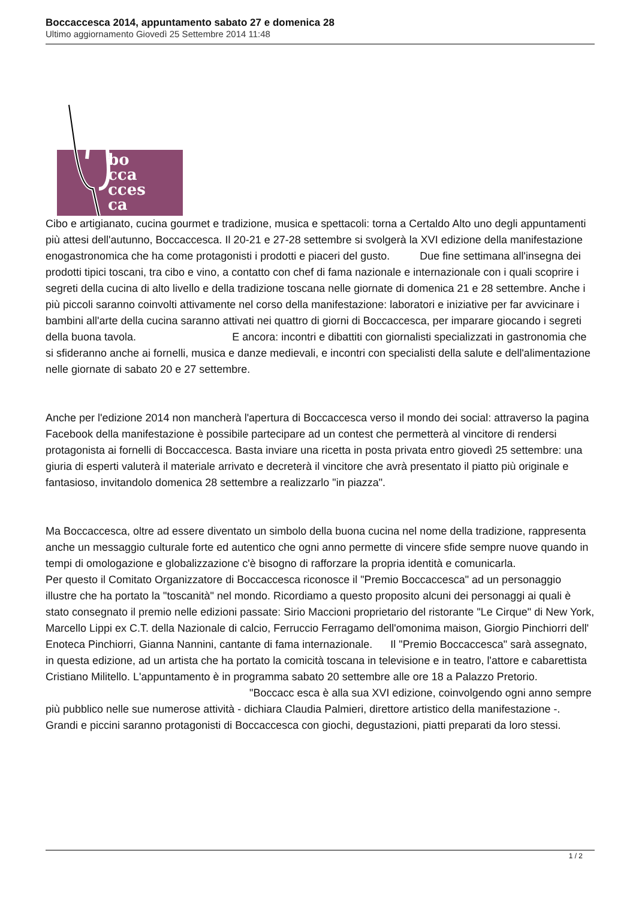Boccaccesca 2014, appuntamento sabato 27 e domenica 28
Ultimo aggiornamento Giovedì 25 Settembre 2014 11:48
bo
cca
cces
ca
Cibo e artigianato, cucina gourmet e tradizione, musica e spettacoli: torna a Certaldo Alto uno degli appuntamenti più attesi dell'autunno, Boccaccesca. Il 20-21 e 27-28 settembre si svolgerà la XVI edizione della manifestazione enogastronomica che ha come protagonisti i prodotti e piaceri del gusto. Due fine settimana all'insegna dei prodotti tipici toscani, tra cibo e vino, a contatto con chef di fama nazionale e internazionale con i quali scoprire i segreti della cucina di alto livello e della tradizione toscana nelle giornate di domenica 21 e 28 settembre. Anche i più piccoli saranno coinvolti attivamente nel corso della manifestazione: laboratori e iniziative per far avvicinare i bambini all'arte della cucina saranno attivati nei quattro di giorni di Boccaccesca, per imparare giocando i segreti della buona tavola. E ancora: incontri e dibattiti con giornalisti specializzati in gastronomia che si sfideranno anche ai fornelli, musica e danze medievali, e incontri con specialisti della salute e dell'alimentazione nelle giornate di sabato 20 e 27 settembre.
Anche per l'edizione 2014 non mancherà l'apertura di Boccaccesca verso il mondo dei social: attraverso la pagina Facebook della manifestazione è possibile partecipare ad un contest che permetterà al vincitore di rendersi protagonista ai fornelli di Boccaccesca. Basta inviare una ricetta in posta privata entro giovedì 25 settembre: una giuria di esperti valuterà il materiale arrivato e decreterà il vincitore che avrà presentato il piatto più originale e fantasioso, invitandolo domenica 28 settembre a realizzarlo "in piazza".
Ma Boccaccesca, oltre ad essere diventato un simbolo della buona cucina nel nome della tradizione, rappresenta anche un messaggio culturale forte ed autentico che ogni anno permette di vincere sfide sempre nuove quando in tempi di omologazione e globalizzazione c'è bisogno di rafforzare la propria identità e comunicarla.
Per questo il Comitato Organizzatore di Boccaccesca riconosce il "Premio Boccaccesca" ad un personaggio illustre che ha portato la "toscanità" nel mondo. Ricordiamo a questo proposito alcuni dei personaggi ai quali è stato consegnato il premio nelle edizioni passate: Sirio Maccioni proprietario del ristorante "Le Cirque" di New York, Marcello Lippi ex C.T. della Nazionale di calcio, Ferruccio Ferragamo dell'omonima maison, Giorgio Pinchiorri dell' Enoteca Pinchiorri, Gianna Nannini, cantante di fama internazionale. Il "Premio Boccaccesca" sarà assegnato, in questa edizione, ad un artista che ha portato la comicità toscana in televisione e in teatro, l'attore e cabarettista Cristiano Militello. L'appuntamento è in programma sabato 20 settembre alle ore 18 a Palazzo Pretorio. "Boccacc esca è alla sua XVI edizione, coinvolgendo ogni anno sempre più pubblico nelle sue numerose attività - dichiara Claudia Palmieri, direttore artistico della manifestazione -. Grandi e piccini saranno protagonisti di Boccaccesca con giochi, degustazioni, piatti preparati da loro stessi.
1 / 2